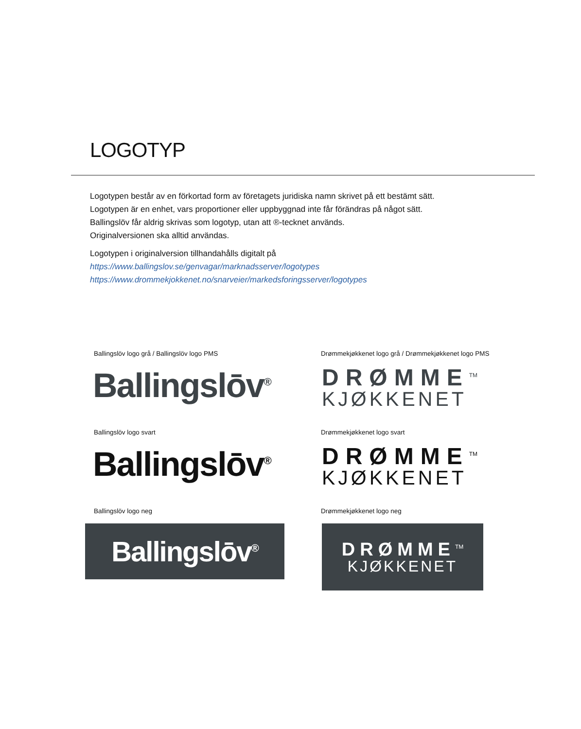LOGOTYP
Logotypen består av en förkortad form av företagets juridiska namn skrivet på ett bestämt sätt.
Logotypen är en enhet, vars proportioner eller uppbyggnad inte får förändras på något sätt.
Ballingslöv får aldrig skrivas som logotyp, utan att ®-tecknet används.
Originalversionen ska alltid användas.
Logotypen i originalversion tillhandahålls digitalt på
https://www.ballingslov.se/genvagar/marknadsserver/logotypes
https://www.drommekjokkenet.no/snarveier/markedsforingsserver/logotypes
Ballingslöv logo grå / Ballingslöv logo PMS
Ballingslōv<sup>®</sup>
Drømmekjøkkenet logo grå / Drømmekjøkkenet logo PMS
DRØMME<sup>TM</sup>
KJØKKENET
Ballingslöv logo svart
Ballingslōv<sup>®</sup>
Drømmekjøkkenet logo svart
DRØMME<sup>TM</sup>
KJØKKENET
Ballingslöv logo neg
Ballingslōv<sup>®</sup>
Drømmekjøkkenet logo neg
DRØMME<sup>TM</sup>
KJØKKENET